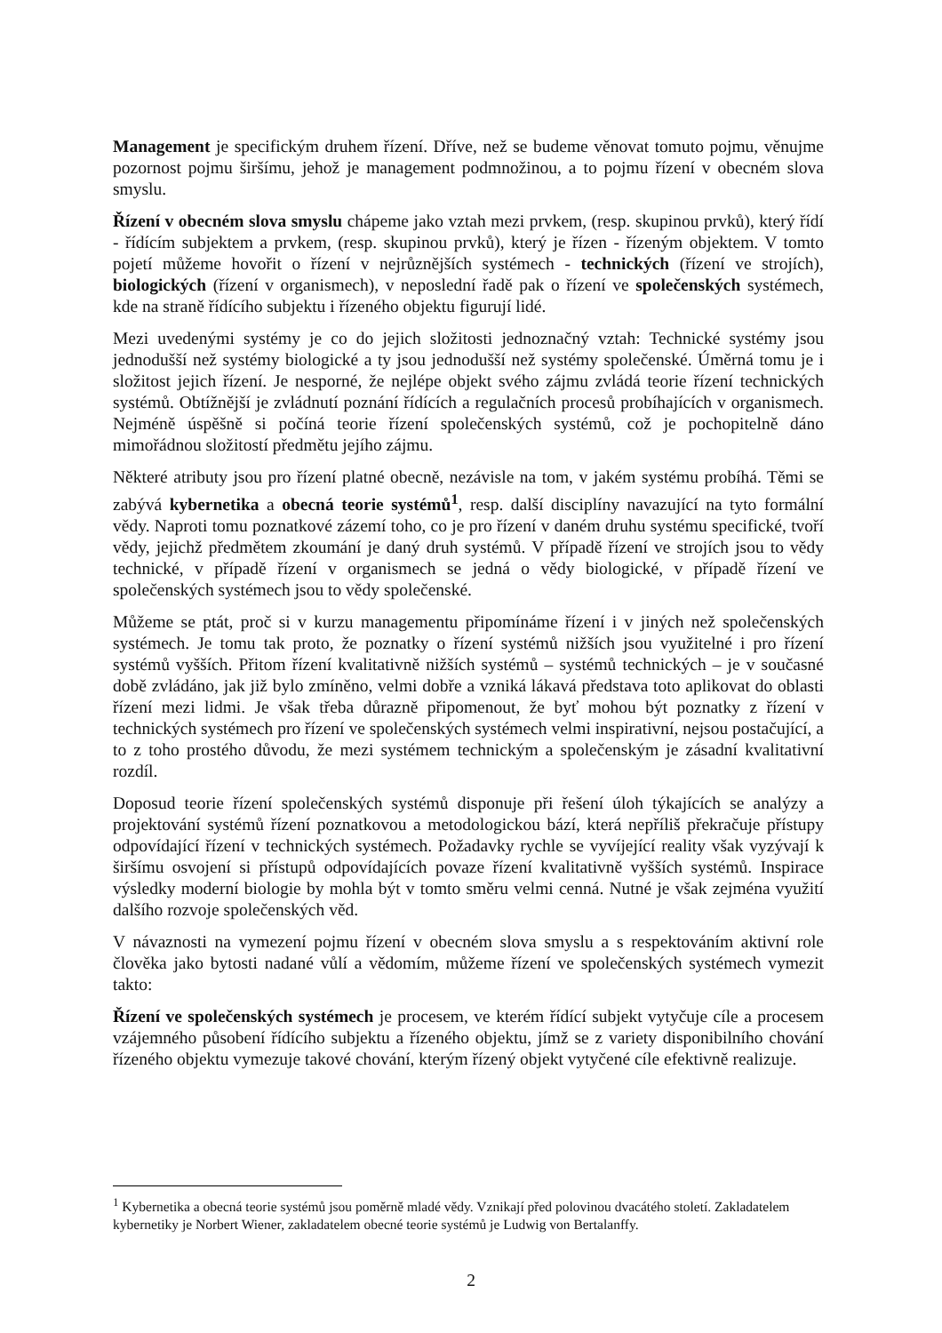Management je specifickým druhem řízení. Dříve, než se budeme věnovat tomuto pojmu, věnujme pozornost pojmu širšímu, jehož je management podmnožinou, a to pojmu řízení v obecném slova smyslu.
Řízení v obecném slova smyslu chápeme jako vztah mezi prvkem, (resp. skupinou prvků), který řídí - řídícím subjektem a prvkem, (resp. skupinou prvků), který je řízen - řízeným objektem. V tomto pojetí můžeme hovořit o řízení v nejrůznějších systémech - technických (řízení ve strojích), biologických (řízení v organismech), v neposlední řadě pak o řízení ve společenských systémech, kde na straně řídícího subjektu i řízeného objektu figurují lidé.
Mezi uvedenými systémy je co do jejich složitosti jednoznačný vztah: Technické systémy jsou jednodušší než systémy biologické a ty jsou jednodušší než systémy společenské. Úměrná tomu je i složitost jejich řízení. Je nesporné, že nejlépe objekt svého zájmu zvládá teorie řízení technických systémů. Obtížnější je zvládnutí poznání řídících a regulačních procesů probíhajících v organismech. Nejméně úspěšně si počíná teorie řízení společenských systémů, což je pochopitelně dáno mimořádnou složitostí předmětu jejího zájmu.
Některé atributy jsou pro řízení platné obecně, nezávisle na tom, v jakém systému probíhá. Těmi se zabývá kybernetika a obecná teorie systémů<sup>1</sup>, resp. další disciplíny navazující na tyto formální vědy. Naproti tomu poznatkové zázemí toho, co je pro řízení v daném druhu systému specifické, tvoří vědy, jejichž předmětem zkoumání je daný druh systémů. V případě řízení ve strojích jsou to vědy technické, v případě řízení v organismech se jedná o vědy biologické, v případě řízení ve společenských systémech jsou to vědy společenské.
Můžeme se ptát, proč si v kurzu managementu připomínáme řízení i v jiných než společenských systémech. Je tomu tak proto, že poznatky o řízení systémů nižších jsou využitelné i pro řízení systémů vyšších. Přitom řízení kvalitativně nižších systémů – systémů technických – je v současné době zvládáno, jak již bylo zmíněno, velmi dobře a vzniká lákavá představa toto aplikovat do oblasti řízení mezi lidmi. Je však třeba důrazně připomenout, že byť mohou být poznatky z řízení v technických systémech pro řízení ve společenských systémech velmi inspirativní, nejsou postačující, a to z toho prostého důvodu, že mezi systémem technickým a společenským je zásadní kvalitativní rozdíl.
Doposud teorie řízení společenských systémů disponuje při řešení úloh týkajících se analýzy a projektování systémů řízení poznatkovou a metodologickou bází, která nepříliš překračuje přístupy odpovídající řízení v technických systémech. Požadavky rychle se vyvíjející reality však vyzývají k širšímu osvojení si přístupů odpovídajících povaze řízení kvalitativně vyšších systémů. Inspirace výsledky moderní biologie by mohla být v tomto směru velmi cenná. Nutné je však zejména využití dalšího rozvoje společenských věd.
V návaznosti na vymezení pojmu řízení v obecném slova smyslu a s respektováním aktivní role člověka jako bytosti nadané vůlí a vědomím, můžeme řízení ve společenských systémech vymezit takto:
Řízení ve společenských systémech je procesem, ve kterém řídící subjekt vytyčuje cíle a procesem vzájemného působení řídícího subjektu a řízeného objektu, jímž se z variety disponibilního chování řízeného objektu vymezuje takové chování, kterým řízený objekt vytyčené cíle efektivně realizuje.
<sup>1</sup> Kybernetika a obecná teorie systémů jsou poměrně mladé vědy. Vznikají před polovinou dvacátého století. Zakladatelem kybernetiky je Norbert Wiener, zakladatelem obecné teorie systémů je Ludwig von Bertalanffy.
2